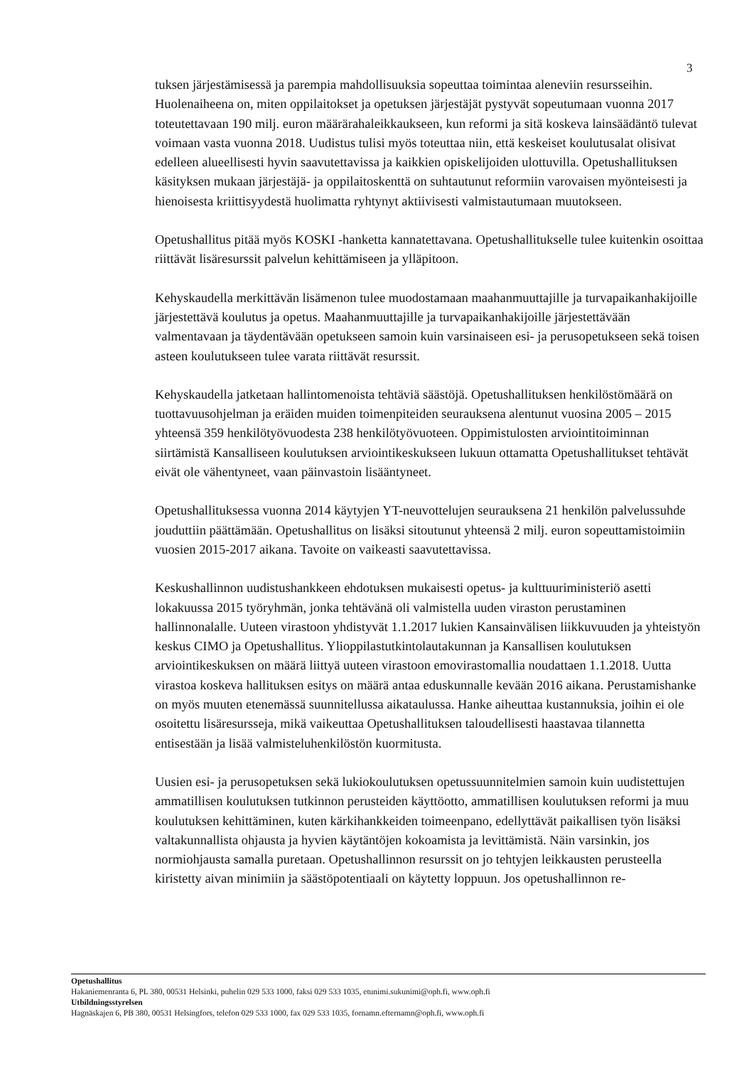3
tuksen järjestämisessä ja parempia mahdollisuuksia sopeuttaa toimintaa aleneviin resursseihin. Huolenaiheena on, miten oppilaitokset ja opetuksen järjestäjät pystyvät sopeutumaan vuonna 2017 toteutettavaan 190 milj. euron määrärahaleikkaukseen, kun reformi ja sitä koskeva lainsäädäntö tulevat voimaan vasta vuonna 2018. Uudistus tulisi myös toteuttaa niin, että keskeiset koulutusalat olisivat edelleen alueellisesti hyvin saavutettavissa ja kaikkien opiskelijoiden ulottuvilla. Opetushallituksen käsityksen mukaan järjestäjä- ja oppilaitoskenttä on suhtautunut reformiin varovaisen myönteisesti ja hienoisesta kriittisyydestä huolimatta ryhtynyt aktiivisesti valmistautumaan muutokseen.
Opetushallitus pitää myös KOSKI -hanketta kannatettavana. Opetushallitukselle tulee kuitenkin osoittaa riittävät lisäresurssit palvelun kehittämiseen ja ylläpitoon.
Kehyskaudella merkittävän lisämenon tulee muodostamaan maahanmuuttajille ja turvapaikanhakijoille järjestettävä koulutus ja opetus. Maahanmuuttajille ja turvapaikanhakijoille järjestettävään valmentavaan ja täydentävään opetukseen samoin kuin varsinaiseen esi- ja perusopetukseen sekä toisen asteen koulutukseen tulee varata riittävät resurssit.
Kehyskaudella jatketaan hallintomenoista tehtäviä säästöjä. Opetushallituksen henkilöstömäärä on tuottavuusohjelman ja eräiden muiden toimenpiteiden seurauksena alentunut vuosina 2005 – 2015 yhteensä 359 henkilötyövuodesta 238 henkilötyövuoteen. Oppimistulosten arviointitoiminnan siirtämistä Kansalliseen koulutuksen arviointikeskukseen lukuun ottamatta Opetushallitukset tehtävät eivät ole vähentyneet, vaan päinvastoin lisääntyneet.
Opetushallituksessa vuonna 2014 käytyjen YT-neuvottelujen seurauksena 21 henkilön palvelussuhde jouduttiin päättämään. Opetushallitus on lisäksi sitoutunut yhteensä 2 milj. euron sopeuttamistoimiin vuosien 2015-2017 aikana. Tavoite on vaikeasti saavutettavissa.
Keskushallinnon uudistushankkeen ehdotuksen mukaisesti opetus- ja kulttuuriministeriö asetti lokakuussa 2015 työryhmän, jonka tehtävänä oli valmistella uuden viraston perustaminen hallinnonalalle. Uuteen virastoon yhdistyvät 1.1.2017 lukien Kansainvälisen liikkuvuuden ja yhteistyön keskus CIMO ja Opetushallitus. Ylioppilastutkintolautakunnan ja Kansallisen koulutuksen arviointikeskuksen on määrä liittyä uuteen virastoon emovirastomallia noudattaen 1.1.2018. Uutta virastoa koskeva hallituksen esitys on määrä antaa eduskunnalle kevään 2016 aikana. Perustamishanke on myös muuten etenemässä suunnitellussa aikataulussa. Hanke aiheuttaa kustannuksia, joihin ei ole osoitettu lisäresursseja, mikä vaikeuttaa Opetushallituksen taloudellisesti haastavaa tilannetta entisestään ja lisää valmisteluhenkilöstön kuormitusta.
Uusien esi- ja perusopetuksen sekä lukiokoulutuksen opetussuunnitelmien samoin kuin uudistettujen ammatillisen koulutuksen tutkinnon perusteiden käyttöotto, ammatillisen koulutuksen reformi ja muu koulutuksen kehittäminen, kuten kärkihankkeiden toimeenpano, edellyttävät paikallisen työn lisäksi valtakunnallista ohjausta ja hyvien käytäntöjen kokoamista ja levittämistä. Näin varsinkin, jos normiohjausta samalla puretaan. Opetushallinnon resurssit on jo tehtyjen leikkausten perusteella kiristetty aivan minimiin ja säästöpotentiaali on käytetty loppuun. Jos opetushallinnon re-
Opetushallitus
Hakaniemenranta 6, PL 380, 00531 Helsinki, puhelin 029 533 1000, faksi 029 533 1035, etunimi.sukunimi@oph.fi, www.oph.fi
Utbildningsstyrelsen
Hagnäskajen 6, PB 380, 00531 Helsingfors, telefon 029 533 1000, fax 029 533 1035, fornamn.efternamn@oph.fi, www.oph.fi